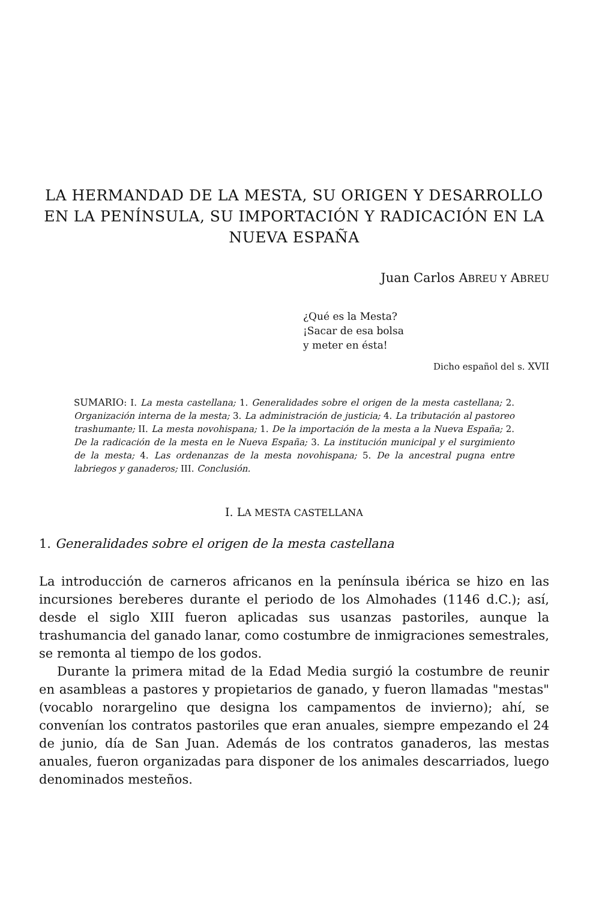LA HERMANDAD DE LA MESTA, SU ORIGEN Y DESARROLLO EN LA PENÍNSULA, SU IMPORTACIÓN Y RADICACIÓN EN LA NUEVA ESPAÑA
Juan Carlos ABREU Y ABREU
¿Qué es la Mesta?
¡Sacar de esa bolsa
y meter en ésta!
Dicho español del s. XVII
SUMARIO: I. La mesta castellana; 1. Generalidades sobre el origen de la mesta castellana; 2. Organización interna de la mesta; 3. La administración de justicia; 4. La tributación al pastoreo trashumante; II. La mesta novohispana; 1. De la importación de la mesta a la Nueva España; 2. De la radicación de la mesta en le Nueva España; 3. La institución municipal y el surgimiento de la mesta; 4. Las ordenanzas de la mesta novohispana; 5. De la ancestral pugna entre labriegos y ganaderos; III. Conclusión.
I. LA MESTA CASTELLANA
1. Generalidades sobre el origen de la mesta castellana
La introducción de carneros africanos en la península ibérica se hizo en las incursiones bereberes durante el periodo de los Almohades (1146 d.C.); así, desde el siglo XIII fueron aplicadas sus usanzas pastoriles, aunque la trashumancia del ganado lanar, como costumbre de inmigraciones semestrales, se remonta al tiempo de los godos.
Durante la primera mitad de la Edad Media surgió la costumbre de reunir en asambleas a pastores y propietarios de ganado, y fueron llamadas "mestas" (vocablo norargelino que designa los campamentos de invierno); ahí, se convenían los contratos pastoriles que eran anuales, siempre empezando el 24 de junio, día de San Juan. Además de los contratos ganaderos, las mestas anuales, fueron organizadas para disponer de los animales descarriados, luego denominados mesteños.